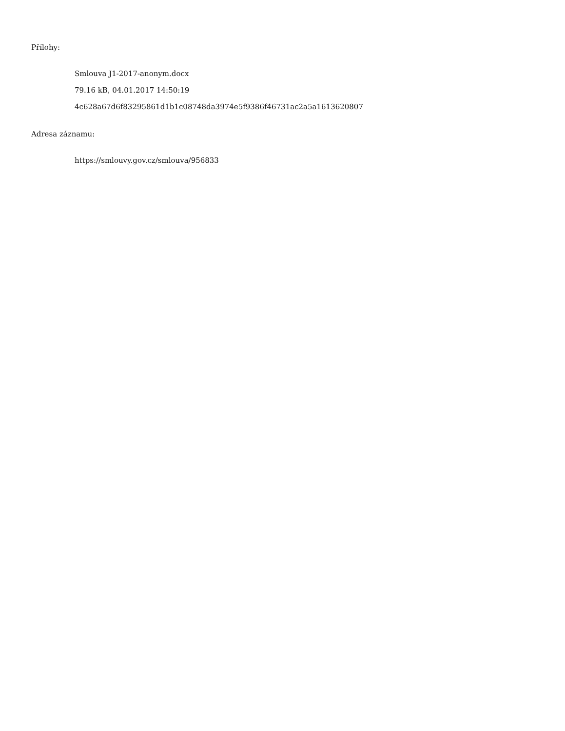Přílohy:
Smlouva J1-2017-anonym.docx
79.16 kB, 04.01.2017 14:50:19
4c628a67d6f83295861d1b1c08748da3974e5f9386f46731ac2a5a1613620807
Adresa záznamu:
https://smlouvy.gov.cz/smlouva/956833